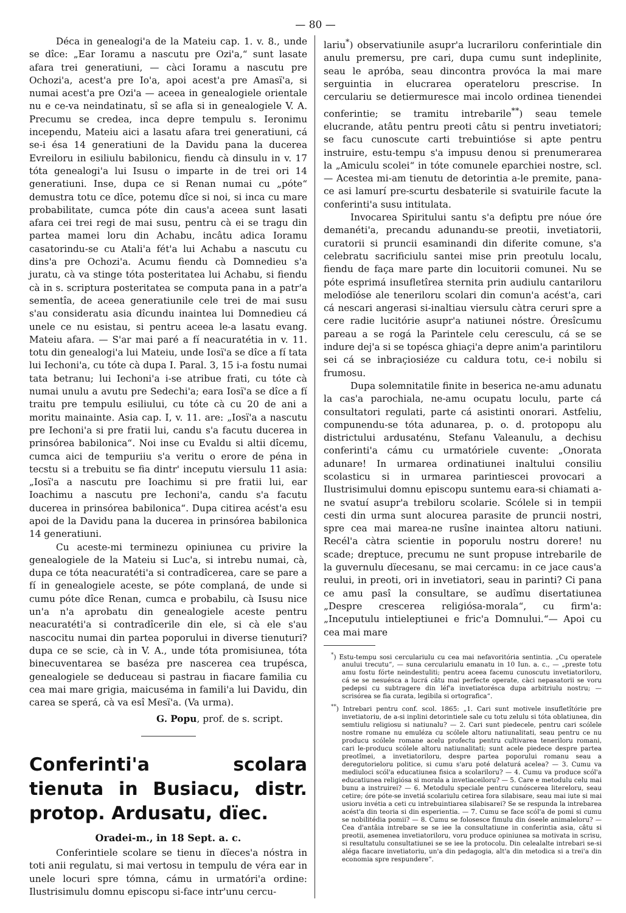— 80 —
Déca in genealogi'a de la Mateiu cap. 1. v. 8., unde se dîce: „Ear Ioramu a nascutu pre Ozi'a,“ sunt lasate afara trei generatiuni, — càci Ioramu a nascutu pre Ochozi'a, acest'a pre Io'a, apoi acest'a pre Amasï'a, si numai acest'a pre Ozi'a — aceea in genealogiele orientale nu e ce-va neindatinatu, sî se afla si in genealogiele V. A. Precumu se credea, inca depre tempulu s. Ieronimu incependu, Mateiu aici a lasatu afara trei generatiuni, cá se-i ésa 14 generatiuni de la Davidu pana la ducerea Evreiloru in esiliulu babilonicu, fiendu cà dinsulu in v. 17 tóta genealogi'a lui Isusu o imparte in de trei ori 14 generatiuni. Inse, dupa ce si Renan numai cu „póte“ demustra totu ce dîce, potemu dîce si noi, si inca cu mare probabilitate, cumca póte din caus'a aceea sunt lasati afara cei trei regi de mai susu, pentru cà ei se tragu din partea mamei loru din Achabu, incâtu adica Ioramu casatorindu-se cu Atali'a fét'a lui Achabu a nascutu cu dins'a pre Ochozi'a. Acumu fiendu cà Domnedieu s'a juratu, cà va stinge tóta posteritatea lui Achabu, si fiendu cà in s. scriptura posteritatea se computa pana in a patr'a sementîa, de aceea generatiunile cele trei de mai susu s'au consideratu asia dîcundu inaintea lui Domnedieu cá unele ce nu esistau, si pentru aceea le-a lasatu evang. Mateiu afara. — S'ar mai paré a fí neacuratétia in v. 11. totu din genealogi'a lui Mateiu, unde Iosï'a se dîce a fí tata lui Iechoni'a, cu tóte cà dupa I. Paral. 3, 15 i-a fostu numai tata betranu; lui Iechoni'a i-se atribue frati, cu tóte cà numai unulu a avutu pre Sedechi'a; eara Iosï'a se dîce a fí traitu pre tempulu esiliului, cu tóte cà cu 20 de ani a moritu mainainte. Asia cap. I, v. 11. are: „Iosï'a a nascutu pre Iechoni'a si pre fratii lui, candu s'a facutu ducerea in prinsórea babilonica“. Noi inse cu Evaldu si altii dîcemu, cumca aici de tempuriiu s'a veritu o erore de péna in tecstu si a trebuitu se fia dintr' inceputu viersulu 11 asia: „Iosï'a a nascutu pre Ioachimu si pre fratii lui, ear Ioachimu a nascutu pre Iechoni'a, candu s'a facutu ducerea in prinsórea babilonica“. Dupa citirea acést'a esu apoi de la Davidu pana la ducerea in prinsórea babilonica 14 generatiuni.
Cu aceste-mi terminezu opiniunea cu privire la genealogiele de la Mateiu si Luc'a, si intrebu numai, cà, dupa ce tóta neacuratéti'a si contradîcerea, care se pare a fí in genealogiele aceste, se póte complaná, de unde si cumu póte dîce Renan, cumca e probabilu, cà Isusu nice un'a n'a aprobatu din genealogiele aceste pentru neacuratéti'a si contradîcerile din ele, si cà ele s'au nascocitu numai din partea poporului in diverse tienuturi? dupa ce se scie, cà in V. A., unde tóta promisiunea, tóta binecuventarea se baséza pre nascerea cea trupésca, genealogiele se deduceau si pastrau in fiacare familia cu cea mai mare grigia, maicuséma in famili'a lui Davidu, din carea se sperá, cà va esî Mesï'a. (Va urma).
G. Popu, prof. de s. script.
Conferinti'a scolara tienuta in Busiacu, distr. protop. Ardusatu, dïec.
Oradei-m., in 18 Sept. a. c.
Conferintiele scolare se tienu in dïeces'a nóstra in toti anii regulatu, si mai vertosu in tempulu de véra ear in unele locuri spre tómna, cámu in urmatóri'a ordine: Ilustrisimulu domnu episcopu si-face intr'unu cercu-
lariu<sup>*</sup>) observatiunile asupr'a lucrariloru conferintiale din anulu premersu, pre cari, dupa cumu sunt indeplinite, seau le apróba, seau dincontra provóca la mai mare serguintia in elucrarea operateloru prescrise. In cerculariu se detiermuresce mai incolo ordinea tienendei conferintie; se tramitu intrebarile<sup>**</sup>) seau temele elucrande, atâtu pentru preoti câtu si pentru invetiatori; se facu cunoscute carti trebuintióse si apte pentru instruire, estu-tempu s'a impusu denou si prenumerarea la „Amiculu scolei“ in tóte comunele eparchiei nostre, scl. — Acestea mi-am tienutu de detorintia a-le premite, pana-ce asi lamurí pre-scurtu desbaterile si svatuirile facute la conferinti'a susu intitulata.
Invocarea Spiritului santu s'a defiptu pre nóue óre demanéti'a, precandu adunandu-se preotii, invetiatorii, curatorii si pruncii esaminandi din diferite comune, s'a celebratu sacrificiulu santei mise prin preotulu localu, fiendu de faça mare parte din locuitorii comunei. Nu se póte esprimá insufletîrea sternita prin audiulu cantariloru melodïóse ale teneriloru scolari din comun'a acést'a, cari cá nescari angerasi si-inaltiau viersulu càtra ceruri spre a cere radie lucitórie asupr'a natiunei nóstre. Óresîcumu pareau a se rogá la Parintele celu ceresculu, cá se se indure dej'a si se topésca ghiaçi'a depre anim'a parintiloru sei cá se inbraçiosiéze cu caldura totu, ce-i nobilu si frumosu.
Dupa solemnitatile finite in beserica ne-amu adunatu la cas'a parochiala, ne-amu ocupatu loculu, parte cá consultatori regulati, parte cá asistinti onorari. Astfeliu, compunendu-se tóta adunarea, p. o. d. protopopu alu districtului ardusaténu, Stefanu Valeanulu, a dechisu conferinti'a cámu cu urmatóriele cuvente: „Onorata adunare! In urmarea ordinatiunei inaltului consiliu scolasticu si in urmarea parintiescei provocari a Ilustrisimului domnu episcopu suntemu eara-si chiamati a-ne svatuí asupr'a trebiloru scolarie. Scólele si in tempii cesti din urma sunt alocurea parasite de pruncii nostri, spre cea mai marea-ne rusîne inaintea altoru natiuni. Recél'a càtra scientie in poporulu nostru dorere! nu scade; dreptuce, precumu ne sunt propuse intrebarile de la guvernulu dïecesanu, se mai cercamu: in ce jace caus'a reului, in preoti, ori in invetiatori, seau in parinti? Ci pana ce amu pasî la consultare, se audîmu disertatiunea „Despre crescerea religiósa-morala“, cu firm'a: „Inceputulu intieleptiunei e fric'a Domnului.“— Apoi cu cea mai mare
<sup>*</sup>) Estu-tempu sosi cerculariulu cu cea mai nefavoritória sentintia. „Cu operatele anului trecutu“, — suna cerculariulu emanatu in 10 Iun. a. c., — „preste totu amu fostu fórte neindestuliti; pentru aceea facemu cunoscutu invetiatoriloru, cá se se nesuésca a lucrá câtu mai perfecte operate, càci nepasatorii se voru pedepsi cu subtragere din léf'a invetiatorésca dupa arbitriulu nostru; — scrisórea se fia curata, legibila si ortografica“.
<sup>**</sup>) Intrebari pentru conf. scol. 1865: „1. Cari sunt motivele insufletîtórie pre invetiatoriu, de a-si inplini detorintiele sale cu totu zelulu si tóta oblatiunea, din semtiulu religiosu si natiunalu? — 2. Cari sunt piedecele, pentru cari scólele nostre romane nu emuléza cu scólele altoru natiunalitati, seau pentru ce nu producu scólele romane acelu profectu pentru cultivarea teneriloru romani, cari le-producu scólele altoru natiunalitati; sunt acele piedece despre partea preotîmei, a invetiatoriloru, despre partea poporului romanu seau a deregutorieloru politice, si cumu s'aru poté delaturá acelea? — 3. Cumu va mediuloci scól'a educatiunea fisica a scolariloru? — 4. Cumu va produce scól'a educatiunea religiósa si morala a invetiaceiloru? — 5. Care e metodulu celu mai bunu a instruirei? — 6. Metodulu speciale pentru cunóscerea litereloru, seau cetire; óre póte-se invetiá scolariulu cetirea fora silabisare, seau mai iute si mai usioru invétia a ceti cu intrebuintiarea silabisarei? Se se respunda la intrebarea acést'a din teoria si din esperientia. — 7. Cumu se face scól'a de pomi si cumu se nobilitédia pomii? — 8. Cumu se folosesce fimulu din óseele animaleloru? — Cea d'antâia intrebare se se iee la consultatiune in conferintia asia, câtu si preotii, asemenea invetiatoriloru, voru produce opiniunea sa motivata in scrisu, si resultatulu consultatiunei se se iee la protocolu. Din celealalte intrebari se-si aléga fiacare invetiatoriu, un'a din pedagogia, alt'a din metodica si a trei'a din economia spre respundere“.